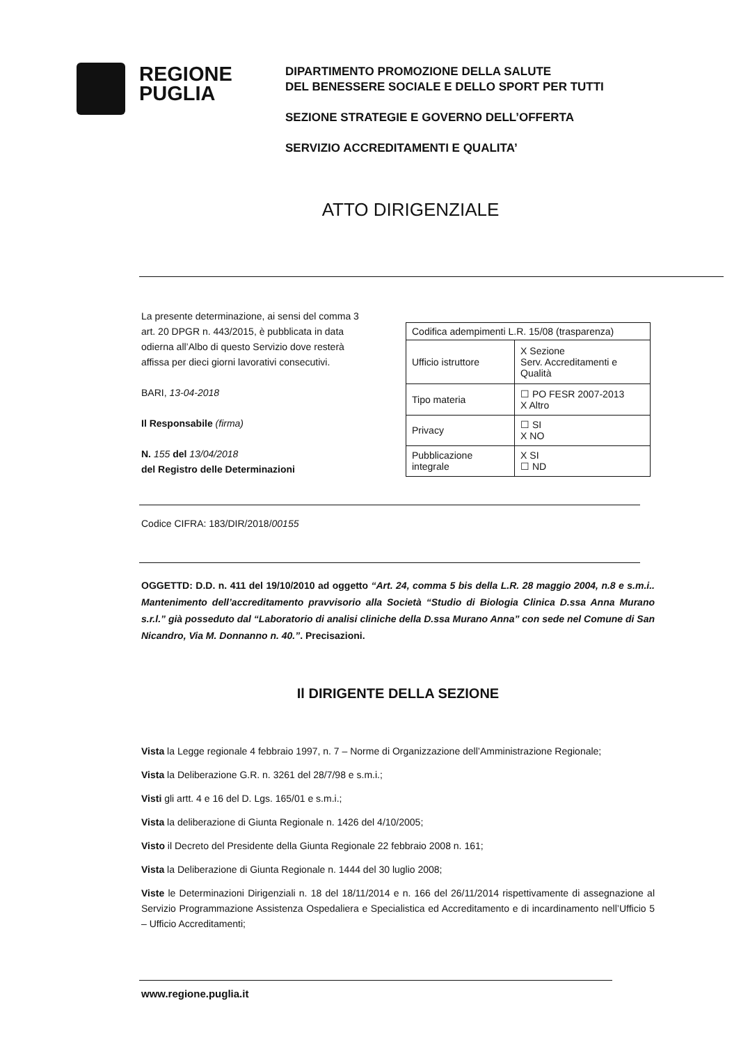REGIONE
PUGLIA
DIPARTIMENTO PROMOZIONE DELLA SALUTE
DEL BENESSERE SOCIALE E DELLO SPORT PER TUTTI
SEZIONE STRATEGIE E GOVERNO DELL’OFFERTA
SERVIZIO ACCREDITAMENTI E QUALITA’
ATTO DIRIGENZIALE
La presente determinazione, ai sensi del comma 3 art. 20 DPGR n. 443/2015, è pubblicata in data odierna all’Albo di questo Servizio dove resterà affissa per dieci giorni lavorativi consecutivi.
BARI, 13-04-2018
Il Responsabile (firma)
N. 155 del 13/04/2018
del Registro delle Determinazioni
| Codifica adempimenti L.R. 15/08 (trasparenza) | |
| Ufficio istruttore | X Sezione Serv. Accreditamenti e Qualità |
| Tipo materia | ☐ PO FESR 2007-2013 X Altro |
| Privacy | ☐ SI X NO |
| Pubblicazione integrale | X SI ☐ ND |
Codice CIFRA: 183/DIR/2018/00155
OGGETTD: D.D. n. 411 del 19/10/2010 ad oggetto “Art. 24, comma 5 bis della L.R. 28 maggio 2004, n.8 e s.m.i.. Mantenimento dell’accreditamento pravvisorio alla Società “Studio di Biologia Clinica D.ssa Anna Murano s.r.l.” già posseduto dal “Laboratorio di analisi cliniche della D.ssa Murano Anna” con sede nel Comune di San Nicandro, Via M. Donnanno n. 40.”. Precisazioni.
Il DIRIGENTE DELLA SEZIONE
Vista la Legge regionale 4 febbraio 1997, n. 7 – Norme di Organizzazione dell’Amministrazione Regionale;
Vista la Deliberazione G.R. n. 3261 del 28/7/98 e s.m.i.;
Visti gli artt. 4 e 16 del D. Lgs. 165/01 e s.m.i.;
Vista la deliberazione di Giunta Regionale n. 1426 del 4/10/2005;
Visto il Decreto del Presidente della Giunta Regionale 22 febbraio 2008 n. 161;
Vista la Deliberazione di Giunta Regionale n. 1444 del 30 luglio 2008;
Viste le Determinazioni Dirigenziali n. 18 del 18/11/2014 e n. 166 del 26/11/2014 rispettivamente di assegnazione al Servizio Programmazione Assistenza Ospedaliera e Specialistica ed Accreditamento e di incardinamento nell’Ufficio 5 – Ufficio Accreditamenti;
www.regione.puglia.it